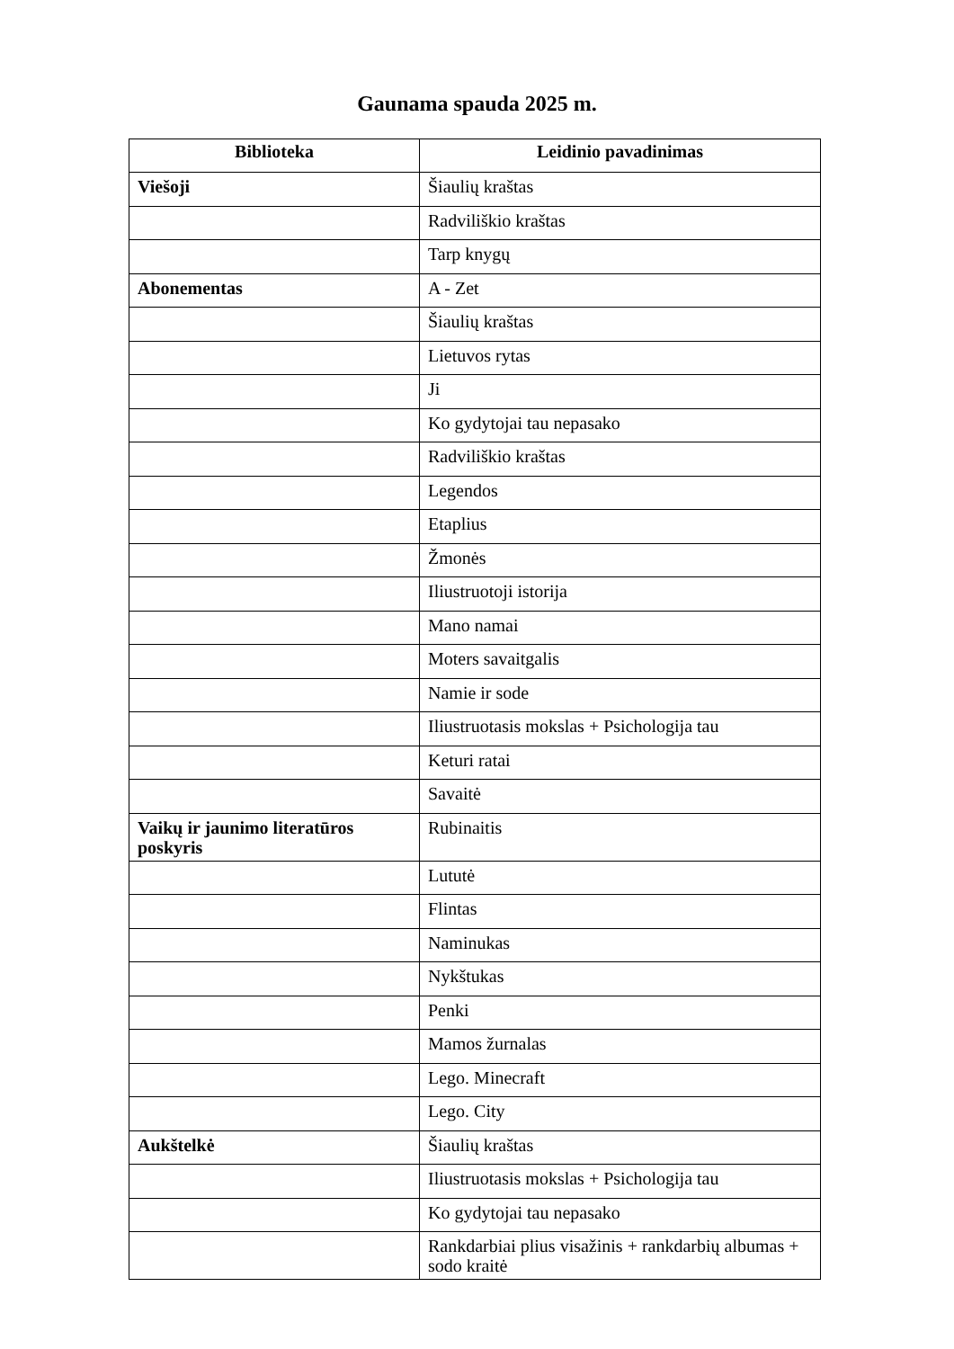Gaunama spauda 2025 m.
| Biblioteka | Leidinio pavadinimas |
| --- | --- |
| Viešoji | Šiaulių kraštas |
| | Radviliškio kraštas |
| | Tarp knygų |
| Abonementas | A - Zet |
| | Šiaulių kraštas |
| | Lietuvos rytas |
| | Ji |
| | Ko gydytojai tau nepasako |
| | Radviliškio kraštas |
| | Legendos |
| | Etaplius |
| | Žmonės |
| | Iliustruotoji istorija |
| | Mano namai |
| | Moters savaitgalis |
| | Namie ir sode |
| | Iliustruotasis mokslas + Psichologija tau |
| | Keturi ratai |
| | Savaitė |
| Vaikų ir jaunimo literatūros poskyris | Rubinaitis |
| | Lututė |
| | Flintas |
| | Naminukas |
| | Nykštukas |
| | Penki |
| | Mamos žurnalas |
| | Lego. Minecraft |
| | Lego. City |
| Aukštelkė | Šiaulių kraštas |
| | Iliustruotasis mokslas + Psichologija tau |
| | Ko gydytojai tau nepasako |
| | Rankdarbiai plius visažinis + rankdarbių albumas + sodo kraitė |